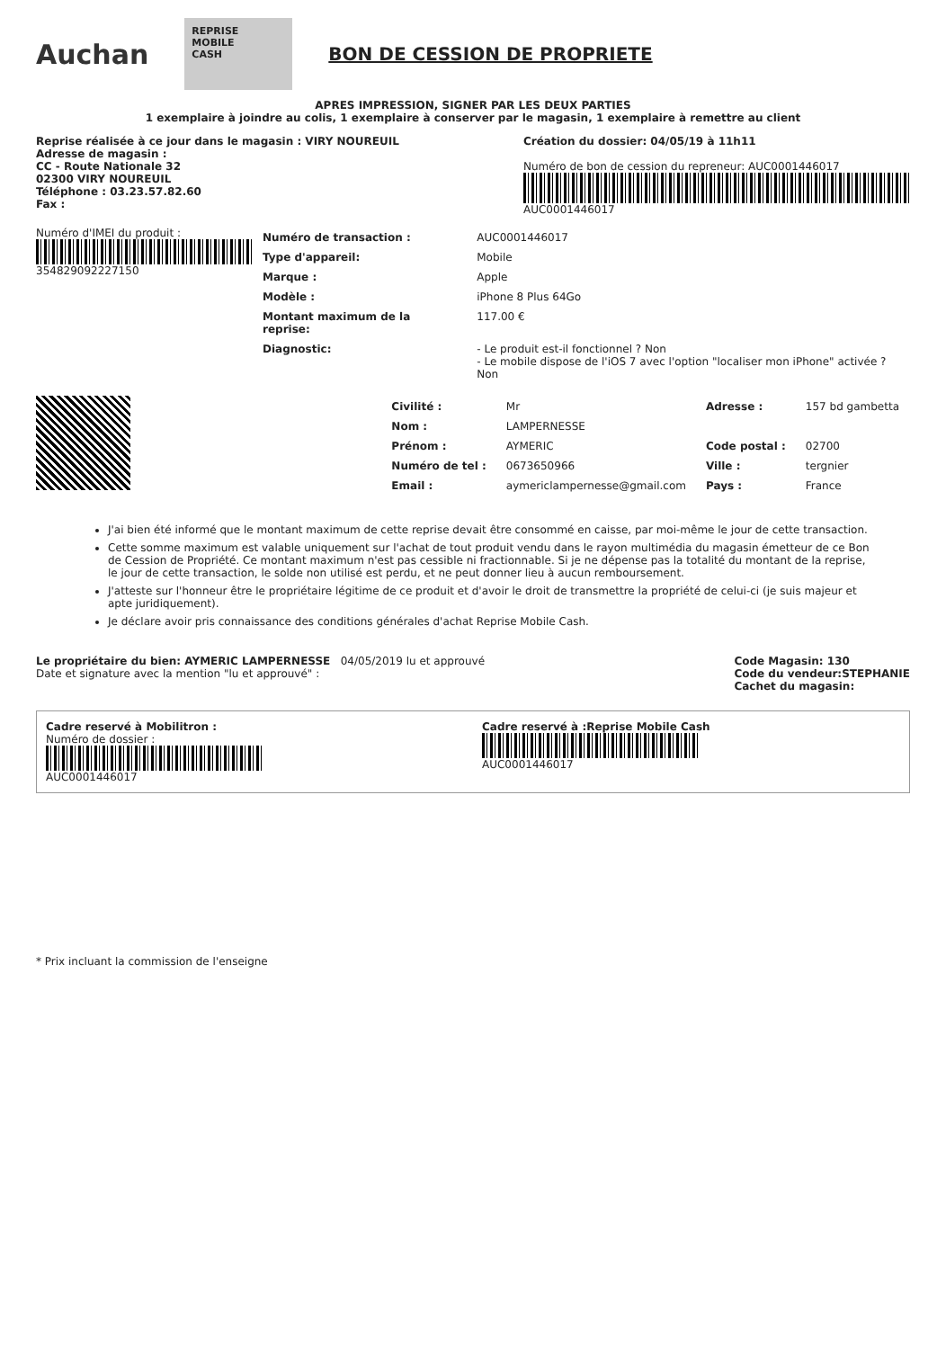Auchan
REPRISE
MOBILE
CASH
BON DE CESSION DE PROPRIETE
APRES IMPRESSION, SIGNER PAR LES DEUX PARTIES
1 exemplaire à joindre au colis, 1 exemplaire à conserver par le magasin, 1 exemplaire à remettre au client
Reprise réalisée à ce jour dans le magasin : VIRY NOUREUIL
Adresse de magasin :
CC - Route Nationale 32
02300 VIRY NOUREUIL
Téléphone : 03.23.57.82.60
Fax :
Création du dossier: 04/05/19 à 11h11
Numéro de bon de cession du repreneur: AUC0001446017
AUC0001446017
Numéro d'IMEI du produit :
354829092227150
| Numéro de transaction : | AUC0001446017 |
| Type d'appareil: | Mobile |
| Marque : | Apple |
| Modèle : | iPhone 8 Plus 64Go |
| Montant maximum de la reprise: | 117.00 € |
| Diagnostic: | - Le produit est-il fonctionnel ? Non - Le mobile dispose de l'iOS 7 avec l'option "localiser mon iPhone" activée ? Non |
| Civilité : | Mr | Adresse : | 157 bd gambetta |
| Nom : | LAMPERNESSE | | |
| Prénom : | AYMERIC | Code postal : | 02700 |
| Numéro de tel : | 0673650966 | Ville : | tergnier |
| Email : | aymericlampernesse@gmail.com | Pays : | France |
J'ai bien été informé que le montant maximum de cette reprise devait être consommé en caisse, par moi-même le jour de cette transaction.
Cette somme maximum est valable uniquement sur l'achat de tout produit vendu dans le rayon multimédia du magasin émetteur de ce Bon de Cession de Propriété. Ce montant maximum n'est pas cessible ni fractionnable. Si je ne dépense pas la totalité du montant de la reprise, le jour de cette transaction, le solde non utilisé est perdu, et ne peut donner lieu à aucun remboursement.
J'atteste sur l'honneur être le propriétaire légitime de ce produit et d'avoir le droit de transmettre la propriété de celui-ci (je suis majeur et apte juridiquement).
Je déclare avoir pris connaissance des conditions générales d'achat Reprise Mobile Cash.
Le propriétaire du bien: AYMERIC LAMPERNESSE 04/05/2019 lu et approuvé
Date et signature avec la mention "lu et approuvé" :
Code Magasin: 130
Code du vendeur:STEPHANIE
Cachet du magasin:
Cadre reservé à Mobilitron :
Numéro de dossier :
AUC0001446017
Cadre reservé à :Reprise Mobile Cash
AUC0001446017
* Prix incluant la commission de l'enseigne